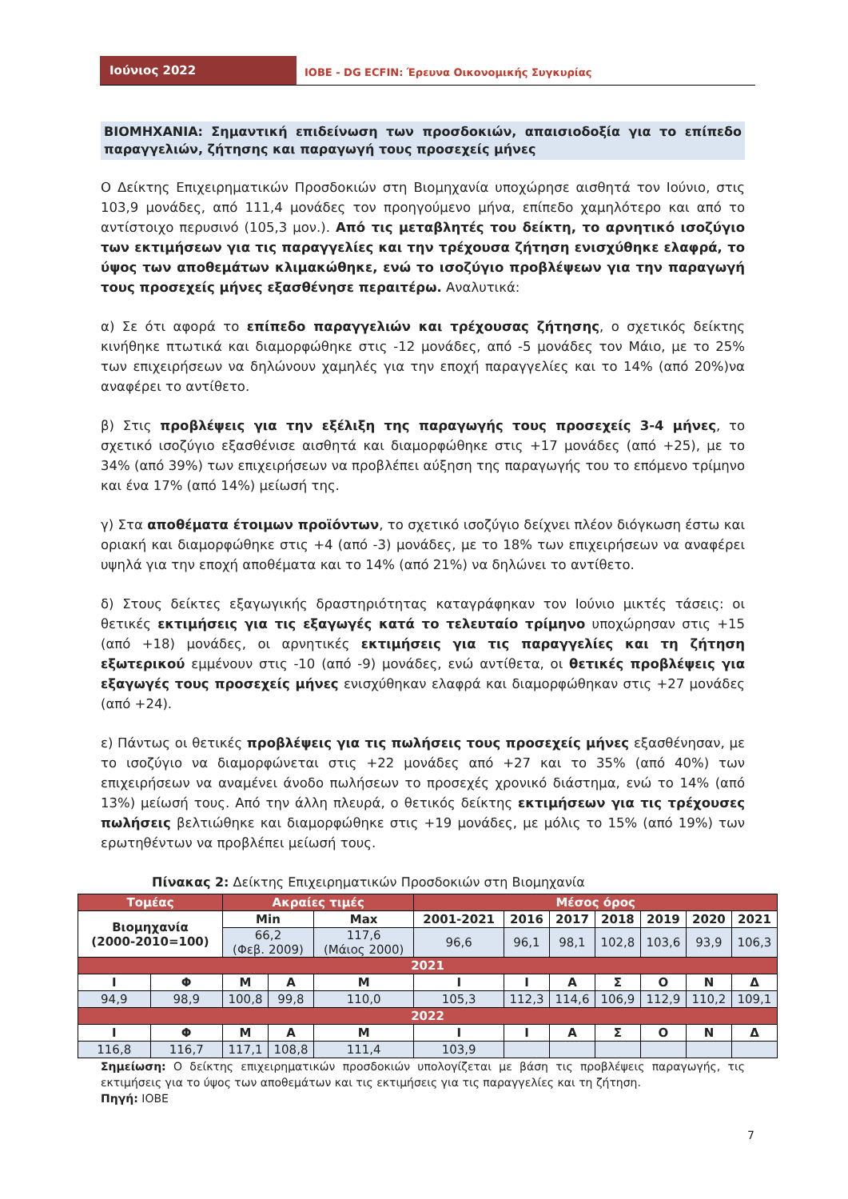Ιούνιος 2022
ΙΟΒΕ - DG ECFIN: Έρευνα Οικονομικής Συγκυρίας
ΒΙΟΜΗΧΑΝΙΑ: Σημαντική επιδείνωση των προσδοκιών, απαισιοδοξία για το επίπεδο παραγγελιών, ζήτησης και παραγωγή τους προσεχείς μήνες
Ο Δείκτης Επιχειρηματικών Προσδοκιών στη Βιομηχανία υποχώρησε αισθητά τον Ιούνιο, στις 103,9 μονάδες, από 111,4 μονάδες τον προηγούμενο μήνα, επίπεδο χαμηλότερο και από το αντίστοιχο περυσινό (105,3 μον.). Από τις μεταβλητές του δείκτη, το αρνητικό ισοζύγιο των εκτιμήσεων για τις παραγγελίες και την τρέχουσα ζήτηση ενισχύθηκε ελαφρά, το ύψος των αποθεμάτων κλιμακώθηκε, ενώ το ισοζύγιο προβλέψεων για την παραγωγή τους προσεχείς μήνες εξασθένησε περαιτέρω. Αναλυτικά:
α) Σε ότι αφορά το επίπεδο παραγγελιών και τρέχουσας ζήτησης, ο σχετικός δείκτης κινήθηκε πτωτικά και διαμορφώθηκε στις -12 μονάδες, από -5 μονάδες τον Μάιο, με το 25% των επιχειρήσεων να δηλώνουν χαμηλές για την εποχή παραγγελίες και το 14% (από 20%)να αναφέρει το αντίθετο.
β) Στις προβλέψεις για την εξέλιξη της παραγωγής τους προσεχείς 3-4 μήνες, το σχετικό ισοζύγιο εξασθένισε αισθητά και διαμορφώθηκε στις +17 μονάδες (από +25), με το 34% (από 39%) των επιχειρήσεων να προβλέπει αύξηση της παραγωγής του το επόμενο τρίμηνο και ένα 17% (από 14%) μείωσή της.
γ) Στα αποθέματα έτοιμων προϊόντων, το σχετικό ισοζύγιο δείχνει πλέον διόγκωση έστω και οριακή και διαμορφώθηκε στις +4 (από -3) μονάδες, με το 18% των επιχειρήσεων να αναφέρει υψηλά για την εποχή αποθέματα και το 14% (από 21%) να δηλώνει το αντίθετο.
δ) Στους δείκτες εξαγωγικής δραστηριότητας καταγράφηκαν τον Ιούνιο μικτές τάσεις: οι θετικές εκτιμήσεις για τις εξαγωγές κατά το τελευταίο τρίμηνο υποχώρησαν στις +15 (από +18) μονάδες, οι αρνητικές εκτιμήσεις για τις παραγγελίες και τη ζήτηση εξωτερικού εμμένουν στις -10 (από -9) μονάδες, ενώ αντίθετα, οι θετικές προβλέψεις για εξαγωγές τους προσεχείς μήνες ενισχύθηκαν ελαφρά και διαμορφώθηκαν στις +27 μονάδες (από +24).
ε) Πάντως οι θετικές προβλέψεις για τις πωλήσεις τους προσεχείς μήνες εξασθένησαν, με το ισοζύγιο να διαμορφώνεται στις +22 μονάδες από +27 και το 35% (από 40%) των επιχειρήσεων να αναμένει άνοδο πωλήσεων το προσεχές χρονικό διάστημα, ενώ το 14% (από 13%) μείωσή τους. Από την άλλη πλευρά, ο θετικός δείκτης εκτιμήσεων για τις τρέχουσες πωλήσεις βελτιώθηκε και διαμορφώθηκε στις +19 μονάδες, με μόλις το 15% (από 19%) των ερωτηθέντων να προβλέπει μείωσή τους.
Πίνακας 2: Δείκτης Επιχειρηματικών Προσδοκιών στη Βιομηχανία
| Τομέας | | Ακραίες τιμές | | | Μέσος όρος | | | | | | |
| --- | --- | --- | --- | --- | --- | --- | --- | --- | --- | --- | --- |
| Βιομηχανία (2000-2010=100) | | Min | | Max | 2001-2021 | 2016 | 2017 | 2018 | 2019 | 2020 | 2021 |
| | | 66,2 (Φεβ. 2009) | | 117,6 (Μάιος 2000) | 96,6 | 96,1 | 98,1 | 102,8 | 103,6 | 93,9 | 106,3 |
| 2021 | | | | | | | | | | | |
| Ι | Φ | Μ | Α | Μ | Ι | Ι | Α | Σ | Ο | Ν | Δ |
| 94,9 | 98,9 | 100,8 | 99,8 | 110,0 | 105,3 | 112,3 | 114,6 | 106,9 | 112,9 | 110,2 | 109,1 |
| 2022 | | | | | | | | | | | |
| Ι | Φ | Μ | Α | Μ | Ι | Ι | Α | Σ | Ο | Ν | Δ |
| 116,8 | 116,7 | 117,1 | 108,8 | 111,4 | 103,9 | | | | | | |
Σημείωση: Ο δείκτης επιχειρηματικών προσδοκιών υπολογίζεται με βάση τις προβλέψεις παραγωγής, τις εκτιμήσεις για το ύψος των αποθεμάτων και τις εκτιμήσεις για τις παραγγελίες και τη ζήτηση.
Πηγή: ΙΟΒΕ
7